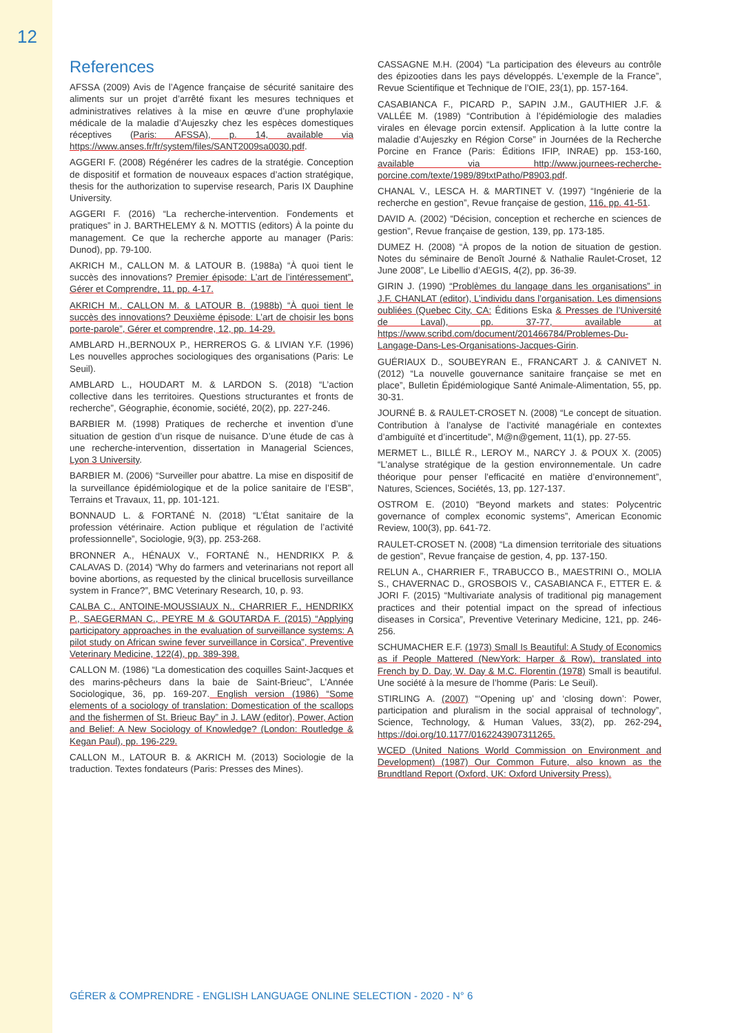12
References
AFSSA (2009) Avis de l’Agence française de sécurité sanitaire des aliments sur un projet d’arrêté fixant les mesures techniques et administratives relatives à la mise en œuvre d’une prophylaxie médicale de la maladie d’Aujeszky chez les espèces domestiques réceptives (Paris: AFSSA), p. 14, available via https://www.anses.fr/fr/system/files/SANT2009sa0030.pdf.
AGGERI F. (2008) Régénérer les cadres de la stratégie. Conception de dispositif et formation de nouveaux espaces d’action stratégique, thesis for the authorization to supervise research, Paris IX Dauphine University.
AGGERI F. (2016) “La recherche-intervention. Fondements et pratiques” in J. BARTHELEMY & N. MOTTIS (editors) À la pointe du management. Ce que la recherche apporte au manager (Paris: Dunod), pp. 79-100.
AKRICH M., CALLON M. & LATOUR B. (1988a) “À quoi tient le succès des innovations? Premier épisode: L’art de l’intéressement”, Gérer et Comprendre, 11, pp. 4-17.
AKRICH M., CALLON M. & LATOUR B. (1988b) “À quoi tient le succès des innovations? Deuxième épisode: L’art de choisir les bons porte-parole”, Gérer et comprendre, 12, pp. 14-29.
AMBLARD H.,BERNOUX P., HERREROS G. & LIVIAN Y.F. (1996) Les nouvelles approches sociologiques des organisations (Paris: Le Seuil).
AMBLARD L., HOUDART M. & LARDON S. (2018) “L’action collective dans les territoires. Questions structurantes et fronts de recherche”, Géographie, économie, société, 20(2), pp. 227-246.
BARBIER M. (1998) Pratiques de recherche et invention d’une situation de gestion d’un risque de nuisance. D’une étude de cas à une recherche-intervention, dissertation in Managerial Sciences, Lyon 3 University.
BARBIER M. (2006) “Surveiller pour abattre. La mise en dispositif de la surveillance épidémiologique et de la police sanitaire de l’ESB”, Terrains et Travaux, 11, pp. 101-121.
BONNAUD L. & FORTANÉ N. (2018) “L’État sanitaire de la profession vétérinaire. Action publique et régulation de l’activité professionnelle”, Sociologie, 9(3), pp. 253-268.
BRONNER A., HÉNAUX V., FORTANÉ N., HENDRIKX P. & CALAVAS D. (2014) “Why do farmers and veterinarians not report all bovine abortions, as requested by the clinical brucellosis surveillance system in France?”, BMC Veterinary Research, 10, p. 93.
CALBA C., ANTOINE-MOUSSIAUX N., CHARRIER F., HENDRIKX P., SAEGERMAN C., PEYRE M & GOUTARDA F. (2015) “Applying participatory approaches in the evaluation of surveillance systems: A pilot study on African swine fever surveillance in Corsica”, Preventive Veterinary Medicine, 122(4), pp. 389-398.
CALLON M. (1986) “La domestication des coquilles Saint-Jacques et des marins-pêcheurs dans la baie de Saint-Brieuc”, L’Année Sociologique, 36, pp. 169-207. English version (1986) “Some elements of a sociology of translation: Domestication of the scallops and the fishermen of St. Brieuc Bay” in J. LAW (editor), Power, Action and Belief: A New Sociology of Knowledge? (London: Routledge & Kegan Paul), pp. 196-229.
CALLON M., LATOUR B. & AKRICH M. (2013) Sociologie de la traduction. Textes fondateurs (Paris: Presses des Mines).
CASSAGNE M.H. (2004) “La participation des éleveurs au contrôle des épizooties dans les pays développés. L’exemple de la France”, Revue Scientifique et Technique de l’OIE, 23(1), pp. 157-164.
CASABIANCA F., PICARD P., SAPIN J.M., GAUTHIER J.F. & VALLÉE M. (1989) “Contribution à l’épidémiologie des maladies virales en élevage porcin extensif. Application à la lutte contre la maladie d’Aujeszky en Région Corse” in Journées de la Recherche Porcine en France (Paris: Éditions IFIP, INRAE) pp. 153-160, available via http://www.journees-recherche-porcine.com/texte/1989/89txtPatho/P8903.pdf.
CHANAL V., LESCA H. & MARTINET V. (1997) “Ingénierie de la recherche en gestion”, Revue française de gestion, 116, pp. 41-51.
DAVID A. (2002) “Décision, conception et recherche en sciences de gestion”, Revue française de gestion, 139, pp. 173-185.
DUMEZ H. (2008) “À propos de la notion de situation de gestion. Notes du séminaire de Benoît Journé & Nathalie Raulet-Croset, 12 June 2008”, Le Libellio d’AEGIS, 4(2), pp. 36-39.
GIRIN J. (1990) “Problèmes du langage dans les organisations” in J.F. CHANLAT (editor), L’individu dans l’organisation. Les dimensions oubliées (Quebec City, CA: Éditions Eska & Presses de l’Université de Laval), pp. 37-77, available at https://www.scribd.com/document/201466784/Problemes-Du-Langage-Dans-Les-Organisations-Jacques-Girin.
GUÉRIAUX D., SOUBEYRAN E., FRANCART J. & CANIVET N. (2012) “La nouvelle gouvernance sanitaire française se met en place”, Bulletin Épidémiologique Santé Animale-Alimentation, 55, pp. 30-31.
JOURNÉ B. & RAULET-CROSET N. (2008) “Le concept de situation. Contribution à l’analyse de l’activité managériale en contextes d’ambiguïté et d’incertitude”, M@n@gement, 11(1), pp. 27-55.
MERMET L., BILLÉ R., LEROY M., NARCY J. & POUX X. (2005) “L’analyse stratégique de la gestion environnementale. Un cadre théorique pour penser l’efficacité en matière d’environnement”, Natures, Sciences, Sociétés, 13, pp. 127-137.
OSTROM E. (2010) “Beyond markets and states: Polycentric governance of complex economic systems”, American Economic Review, 100(3), pp. 641-72.
RAULET-CROSET N. (2008) “La dimension territoriale des situations de gestion”, Revue française de gestion, 4, pp. 137-150.
RELUN A., CHARRIER F., TRABUCCO B., MAESTRINI O., MOLIA S., CHAVERNAC D., GROSBOIS V., CASABIANCA F., ETTER E. & JORI F. (2015) “Multivariate analysis of traditional pig management practices and their potential impact on the spread of infectious diseases in Corsica”, Preventive Veterinary Medicine, 121, pp. 246-256.
SCHUMACHER E.F. (1973) Small Is Beautiful: A Study of Economics as if People Mattered (NewYork: Harper & Row), translated into French by D. Day, W. Day & M.C. Florentin (1978) Small is beautiful. Une société à la mesure de l’homme (Paris: Le Seuil).
STIRLING A. (2007) “‘Opening up’ and ‘closing down’: Power, participation and pluralism in the social appraisal of technology”, Science, Technology, & Human Values, 33(2), pp. 262-294, https://doi.org/10.1177/0162243907311265.
WCED (United Nations World Commission on Environment and Development) (1987) Our Common Future, also known as the Brundtland Report (Oxford, UK: Oxford University Press).
GÉRER & COMPRENDRE - ENGLISH LANGUAGE ONLINE SELECTION - 2020 - N° 6